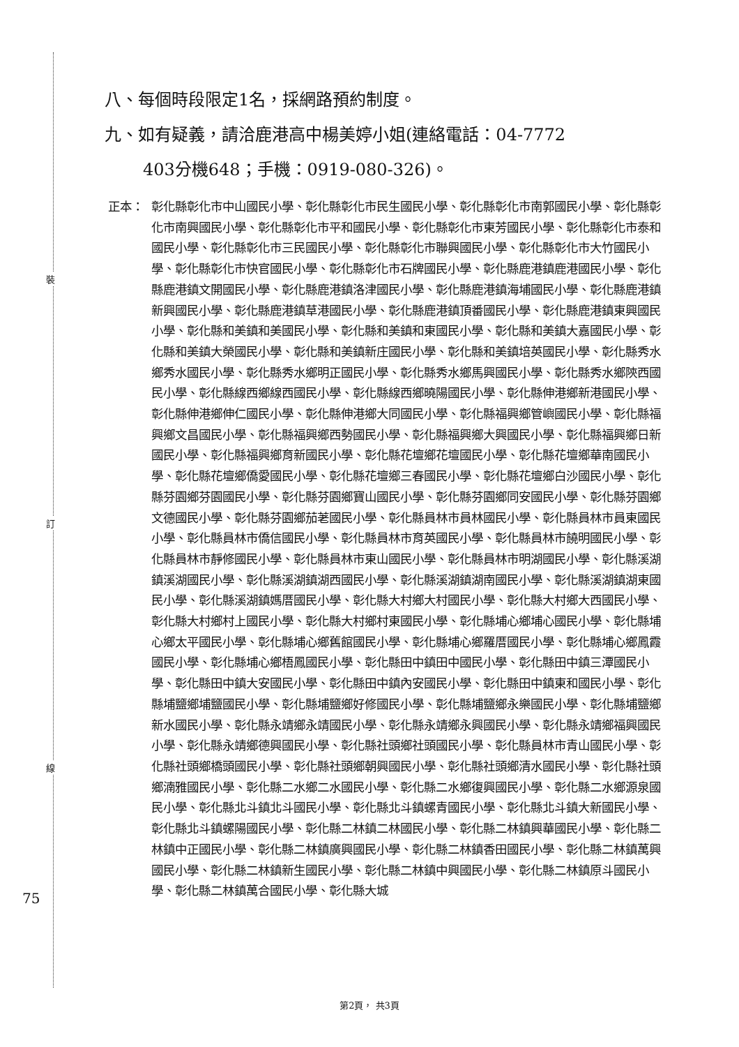裝
訂
線
75
八、每個時段限定1名，採網路預約制度。
九、如有疑義，請洽鹿港高中楊美婷小姐(連絡電話：04-7772
403分機648；手機：0919-080-326)。
正本： 彰化縣彰化市中山國民小學、彰化縣彰化市民生國民小學、彰化縣彰化市南郭國民小學、彰化縣彰化市南興國民小學、彰化縣彰化市平和國民小學、彰化縣彰化市東芳國民小學、彰化縣彰化市泰和國民小學、彰化縣彰化市三民國民小學、彰化縣彰化市聯興國民小學、彰化縣彰化市大竹國民小學、彰化縣彰化市快官國民小學、彰化縣彰化市石牌國民小學、彰化縣鹿港鎮鹿港國民小學、彰化縣鹿港鎮文開國民小學、彰化縣鹿港鎮洛津國民小學、彰化縣鹿港鎮海埔國民小學、彰化縣鹿港鎮新興國民小學、彰化縣鹿港鎮草港國民小學、彰化縣鹿港鎮頂番國民小學、彰化縣鹿港鎮東興國民小學、彰化縣和美鎮和美國民小學、彰化縣和美鎮和東國民小學、彰化縣和美鎮大嘉國民小學、彰化縣和美鎮大榮國民小學、彰化縣和美鎮新庄國民小學、彰化縣和美鎮培英國民小學、彰化縣秀水鄉秀水國民小學、彰化縣秀水鄉明正國民小學、彰化縣秀水鄉馬興國民小學、彰化縣秀水鄉陝西國民小學、彰化縣線西鄉線西國民小學、彰化縣線西鄉曉陽國民小學、彰化縣伸港鄉新港國民小學、彰化縣伸港鄉伸仁國民小學、彰化縣伸港鄉大同國民小學、彰化縣福興鄉管嶼國民小學、彰化縣福興鄉文昌國民小學、彰化縣福興鄉西勢國民小學、彰化縣福興鄉大興國民小學、彰化縣福興鄉日新國民小學、彰化縣福興鄉育新國民小學、彰化縣花壇鄉花壇國民小學、彰化縣花壇鄉華南國民小學、彰化縣花壇鄉僑愛國民小學、彰化縣花壇鄉三春國民小學、彰化縣花壇鄉白沙國民小學、彰化縣芬園鄉芬園國民小學、彰化縣芬園鄉寶山國民小學、彰化縣芬園鄉同安國民小學、彰化縣芬園鄉文德國民小學、彰化縣芬園鄉茄荖國民小學、彰化縣員林市員林國民小學、彰化縣員林市員東國民小學、彰化縣員林市僑信國民小學、彰化縣員林市育英國民小學、彰化縣員林市饒明國民小學、彰化縣員林市靜修國民小學、彰化縣員林市東山國民小學、彰化縣員林市明湖國民小學、彰化縣溪湖鎮溪湖國民小學、彰化縣溪湖鎮湖西國民小學、彰化縣溪湖鎮湖南國民小學、彰化縣溪湖鎮湖東國民小學、彰化縣溪湖鎮媽厝國民小學、彰化縣大村鄉大村國民小學、彰化縣大村鄉大西國民小學、彰化縣大村鄉村上國民小學、彰化縣大村鄉村東國民小學、彰化縣埔心鄉埔心國民小學、彰化縣埔心鄉太平國民小學、彰化縣埔心鄉舊館國民小學、彰化縣埔心鄉羅厝國民小學、彰化縣埔心鄉鳳霞國民小學、彰化縣埔心鄉梧鳳國民小學、彰化縣田中鎮田中國民小學、彰化縣田中鎮三潭國民小學、彰化縣田中鎮大安國民小學、彰化縣田中鎮內安國民小學、彰化縣田中鎮東和國民小學、彰化縣埔鹽鄉埔鹽國民小學、彰化縣埔鹽鄉好修國民小學、彰化縣埔鹽鄉永樂國民小學、彰化縣埔鹽鄉新水國民小學、彰化縣永靖鄉永靖國民小學、彰化縣永靖鄉永興國民小學、彰化縣永靖鄉福興國民小學、彰化縣永靖鄉德興國民小學、彰化縣社頭鄉社頭國民小學、彰化縣員林市青山國民小學、彰化縣社頭鄉橋頭國民小學、彰化縣社頭鄉朝興國民小學、彰化縣社頭鄉清水國民小學、彰化縣社頭鄉湳雅國民小學、彰化縣二水鄉二水國民小學、彰化縣二水鄉復興國民小學、彰化縣二水鄉源泉國民小學、彰化縣北斗鎮北斗國民小學、彰化縣北斗鎮螺青國民小學、彰化縣北斗鎮大新國民小學、彰化縣北斗鎮螺陽國民小學、彰化縣二林鎮二林國民小學、彰化縣二林鎮興華國民小學、彰化縣二林鎮中正國民小學、彰化縣二林鎮廣興國民小學、彰化縣二林鎮香田國民小學、彰化縣二林鎮萬興國民小學、彰化縣二林鎮新生國民小學、彰化縣二林鎮中興國民小學、彰化縣二林鎮原斗國民小學、彰化縣二林鎮萬合國民小學、彰化縣大城
第2頁， 共3頁